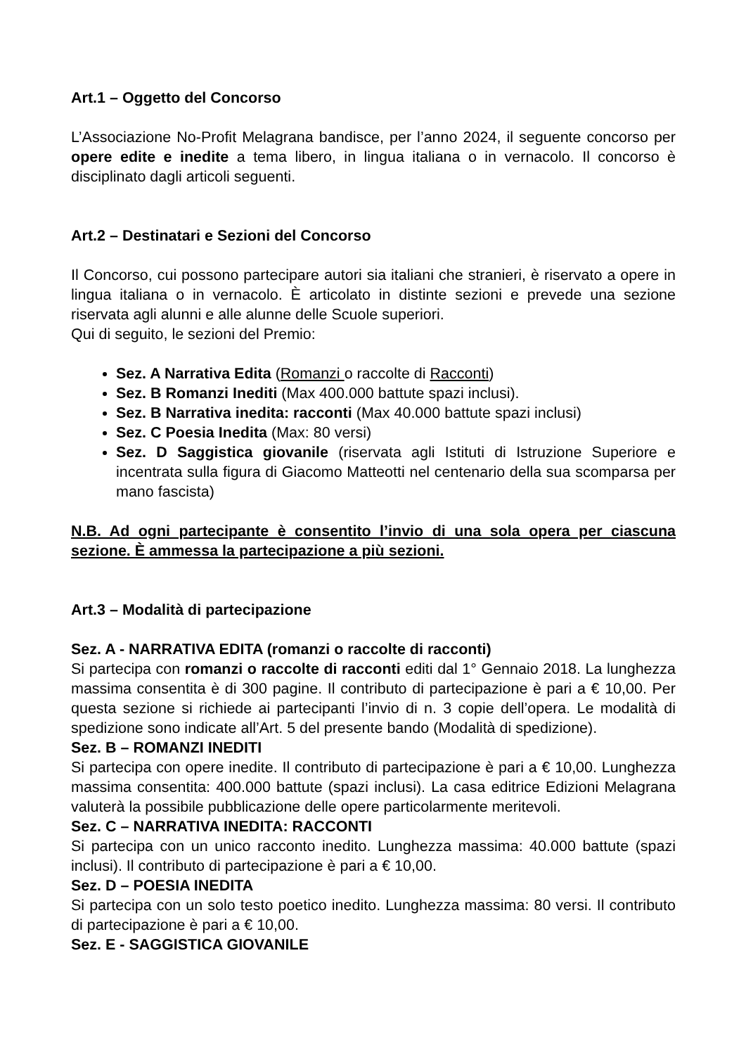Art.1 – Oggetto del Concorso
L’Associazione No-Profit Melagrana bandisce, per l’anno 2024, il seguente concorso per opere edite e inedite a tema libero, in lingua italiana o in vernacolo. Il concorso è disciplinato dagli articoli seguenti.
Art.2 – Destinatari e Sezioni del Concorso
Il Concorso, cui possono partecipare autori sia italiani che stranieri, è riservato a opere in lingua italiana o in vernacolo. È articolato in distinte sezioni e prevede una sezione riservata agli alunni e alle alunne delle Scuole superiori.
Qui di seguito, le sezioni del Premio:
Sez. A Narrativa Edita (Romanzi o raccolte di Racconti)
Sez. B Romanzi Inediti (Max 400.000 battute spazi inclusi).
Sez. B Narrativa inedita: racconti (Max 40.000 battute spazi inclusi)
Sez. C Poesia Inedita (Max: 80 versi)
Sez. D Saggistica giovanile (riservata agli Istituti di Istruzione Superiore e incentrata sulla figura di Giacomo Matteotti nel centenario della sua scomparsa per mano fascista)
N.B. Ad ogni partecipante è consentito l’invio di una sola opera per ciascuna sezione. È ammessa la partecipazione a più sezioni.
Art.3 – Modalità di partecipazione
Sez. A - NARRATIVA EDITA (romanzi o raccolte di racconti)
Si partecipa con romanzi o raccolte di racconti editi dal 1° Gennaio 2018. La lunghezza massima consentita è di 300 pagine. Il contributo di partecipazione è pari a € 10,00. Per questa sezione si richiede ai partecipanti l’invio di n. 3 copie dell’opera. Le modalità di spedizione sono indicate all’Art. 5 del presente bando (Modalità di spedizione).
Sez. B – ROMANZI INEDITI
Si partecipa con opere inedite. Il contributo di partecipazione è pari a € 10,00. Lunghezza massima consentita: 400.000 battute (spazi inclusi). La casa editrice Edizioni Melagrana valuterà la possibile pubblicazione delle opere particolarmente meritevoli.
Sez. C – NARRATIVA INEDITA: RACCONTI
Si partecipa con un unico racconto inedito. Lunghezza massima: 40.000 battute (spazi inclusi). Il contributo di partecipazione è pari a € 10,00.
Sez. D – POESIA INEDITA
Si partecipa con un solo testo poetico inedito. Lunghezza massima: 80 versi. Il contributo di partecipazione è pari a € 10,00.
Sez. E - SAGGISTICA GIOVANILE